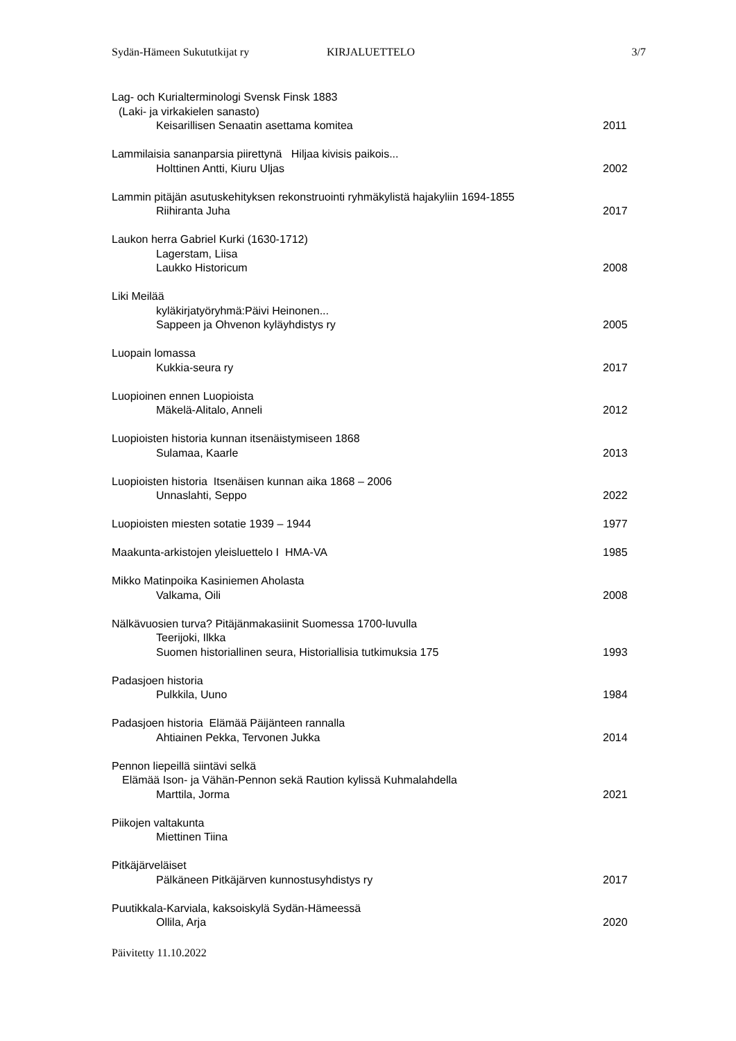Sydän-Hämeen Sukututkijat ry KIRJALUETTELO 3/7
Lag- och Kurialterminologi Svensk Finsk 1883
(Laki- ja virkakielen sanasto)
Keisarillisen Senaatin asettama komitea 2011
Lammilaisia sananparsia piirettynä Hiljaa kivisis paikois...
Holttinen Antti, Kiuru Uljas 2002
Lammin pitäjän asutuskehityksen rekonstruointi ryhmäkylistä hajakyliin 1694-1855
Riihiranta Juha 2017
Laukon herra Gabriel Kurki (1630-1712)
Lagerstam, Liisa
Laukko Historicum 2008
Liki Meilää
kyläkirjatyöryhmä:Päivi Heinonen...
Sappeen ja Ohvenon kyläyhdistys ry 2005
Luopain lomassa
Kukkia-seura ry 2017
Luopioinen ennen Luopioista
Mäkelä-Alitalo, Anneli 2012
Luopioisten historia kunnan itsenäistymiseen 1868
Sulamaa, Kaarle 2013
Luopioisten historia Itsenäisen kunnan aika 1868 – 2006
Unnaslahti, Seppo 2022
Luopioisten miesten sotatie 1939 – 1944 1977
Maakunta-arkistojen yleisluettelo I HMA-VA 1985
Mikko Matinpoika Kasiniemen Aholasta
Valkama, Oili 2008
Nälkävuosien turva? Pitäjänmakasiinit Suomessa 1700-luvulla
Teerijoki, Ilkka
Suomen historiallinen seura, Historiallisia tutkimuksia 175 1993
Padasjoen historia
Pulkkila, Uuno 1984
Padasjoen historia Elämää Päijänteen rannalla
Ahtiainen Pekka, Tervonen Jukka 2014
Pennon liepeillä siintävi selkä
Elämää Ison- ja Vähän-Pennon sekä Raution kylissä Kuhmalahdella
Marttila, Jorma 2021
Piikojen valtakunta
Miettinen Tiina
Pitkäjärveläiset
Pälkäneen Pitkäjärven kunnostusyhdistys ry 2017
Puutikkala-Karviala, kaksoiskylä Sydän-Hämeessä
Ollila, Arja 2020
Päivitetty 11.10.2022